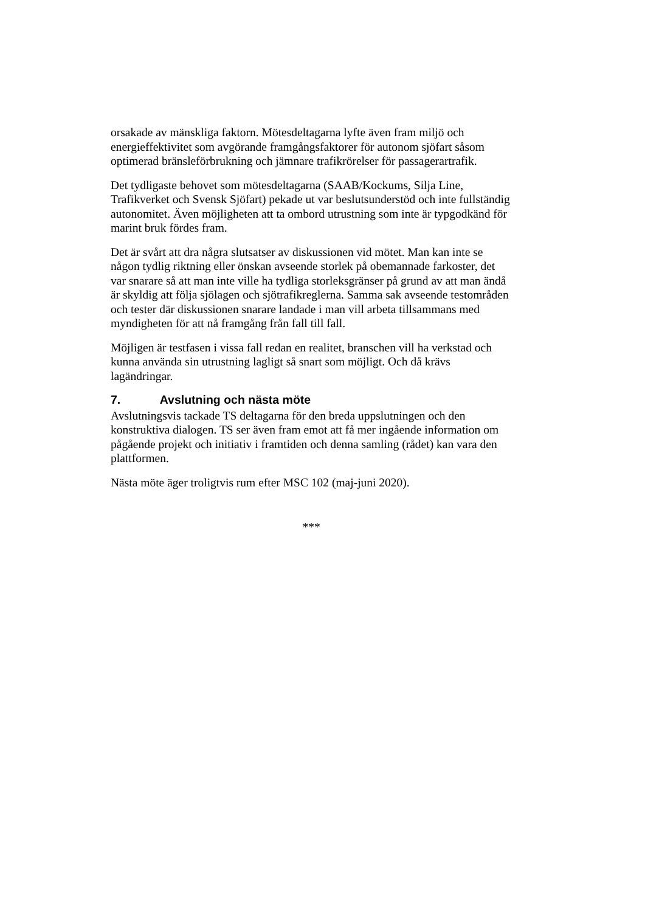orsakade av mänskliga faktorn. Mötesdeltagarna lyfte även fram miljö och energieffektivitet som avgörande framgångsfaktorer för autonom sjöfart såsom optimerad bränsleförbrukning och jämnare trafikrörelser för passagerartrafik.
Det tydligaste behovet som mötesdeltagarna (SAAB/Kockums, Silja Line, Trafikverket och Svensk Sjöfart) pekade ut var beslutsunderstöd och inte fullständig autonomitet. Även möjligheten att ta ombord utrustning som inte är typgodkänd för marint bruk fördes fram.
Det är svårt att dra några slutsatser av diskussionen vid mötet. Man kan inte se någon tydlig riktning eller önskan avseende storlek på obemannade farkoster, det var snarare så att man inte ville ha tydliga storleksgränser på grund av att man ändå är skyldig att följa sjölagen och sjötrafikreglerna. Samma sak avseende testområden och tester där diskussionen snarare landade i man vill arbeta tillsammans med myndigheten för att nå framgång från fall till fall.
Möjligen är testfasen i vissa fall redan en realitet, branschen vill ha verkstad och kunna använda sin utrustning lagligt så snart som möjligt. Och då krävs lagändringar.
7. Avslutning och nästa möte
Avslutningsvis tackade TS deltagarna för den breda uppslutningen och den konstruktiva dialogen. TS ser även fram emot att få mer ingående information om pågående projekt och initiativ i framtiden och denna samling (rådet) kan vara den plattformen.
Nästa möte äger troligtvis rum efter MSC 102 (maj-juni 2020).
***